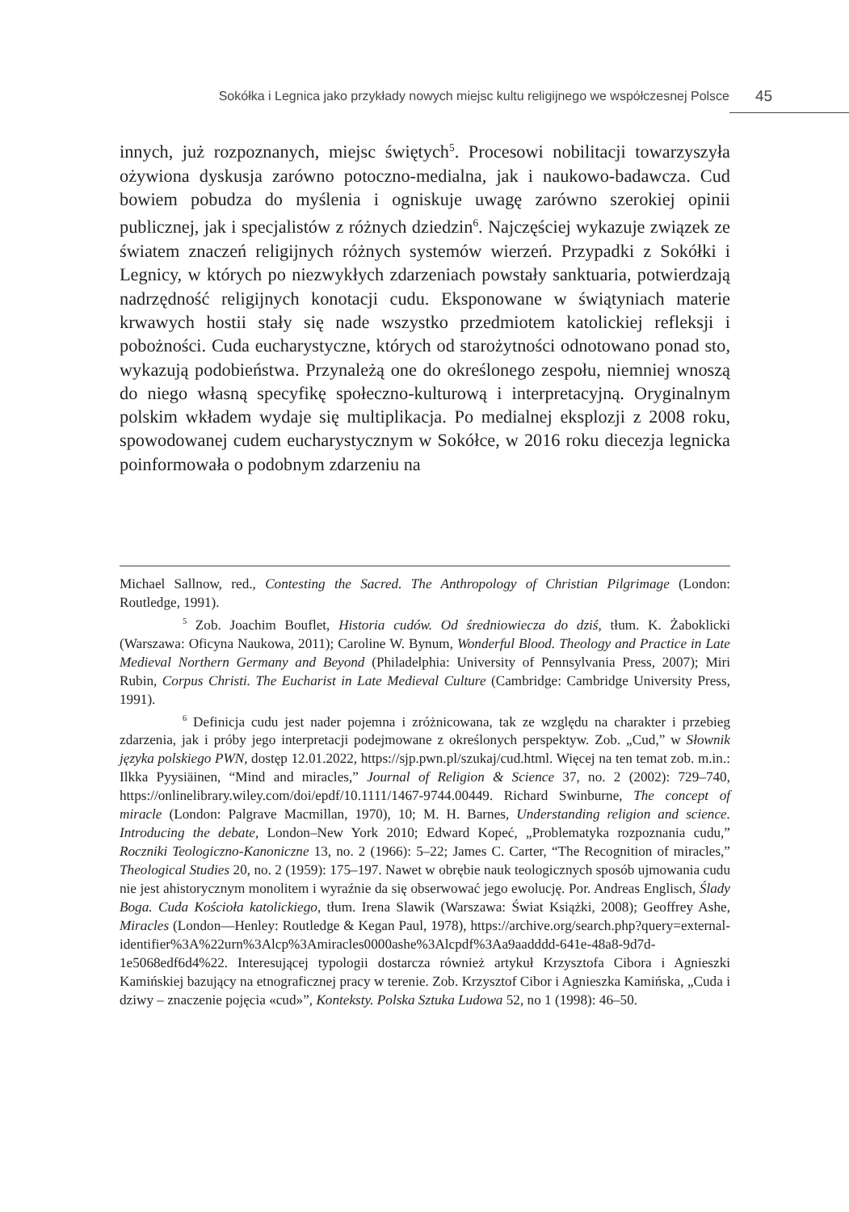Sokółka i Legnica jako przykłady nowych miejsc kultu religijnego we współczesnej Polsce 45
innych, już rozpoznanych, miejsc świętych<sup>5</sup>. Procesowi nobilitacji towarzyszyła ożywiona dyskusja zarówno potoczno-medialna, jak i naukowo-badawcza. Cud bowiem pobudza do myślenia i ogniskuje uwagę zarówno szerokiej opinii publicznej, jak i specjalistów z różnych dziedzin<sup>6</sup>. Najczęściej wykazuje związek ze światem znaczeń religijnych różnych systemów wierzeń. Przypadki z Sokółki i Legnicy, w których po niezwykłych zdarzeniach powstały sanktuaria, potwierdzają nadrzędność religijnych konotacji cudu. Eksponowane w świątyniach materie krwawych hostii stały się nade wszystko przedmiotem katolickiej refleksji i pobożności. Cuda eucharystyczne, których od starożytności odnotowano ponad sto, wykazują podobieństwa. Przynależą one do określonego zespołu, niemniej wnoszą do niego własną specyfikę społeczno-kulturową i interpretacyjną. Oryginalnym polskim wkładem wydaje się multiplikacja. Po medialnej eksplozji z 2008 roku, spowodowanej cudem eucharystycznym w Sokółce, w 2016 roku diecezja legnicka poinformowała o podobnym zdarzeniu na
Michael Sallnow, red., Contesting the Sacred. The Anthropology of Christian Pilgrimage (London: Routledge, 1991).
<sup>5</sup> Zob. Joachim Bouflet, Historia cudów. Od średniowiecza do dziś, tłum. K. Żaboklicki (Warszawa: Oficyna Naukowa, 2011); Caroline W. Bynum, Wonderful Blood. Theology and Practice in Late Medieval Northern Germany and Beyond (Philadelphia: University of Pennsylvania Press, 2007); Miri Rubin, Corpus Christi. The Eucharist in Late Medieval Culture (Cambridge: Cambridge University Press, 1991).
<sup>6</sup> Definicja cudu jest nader pojemna i zróżnicowana, tak ze względu na charakter i przebieg zdarzenia, jak i próby jego interpretacji podejmowane z określonych perspektyw. Zob. „Cud,” w Słownik języka polskiego PWN, dostęp 12.01.2022, https://sjp.pwn.pl/szukaj/cud.html. Więcej na ten temat zob. m.in.: Ilkka Pyysiäinen, “Mind and miracles,” Journal of Religion & Science 37, no. 2 (2002): 729–740, https://onlinelibrary.wiley.com/doi/epdf/10.1111/1467-9744.00449. Richard Swinburne, The concept of miracle (London: Palgrave Macmillan, 1970), 10; M. H. Barnes, Understanding religion and science. Introducing the debate, London–New York 2010; Edward Kopeć, „Problematyka rozpoznania cudu,” Roczniki Teologiczno-Kanoniczne 13, no. 2 (1966): 5–22; James C. Carter, “The Recognition of miracles,” Theological Studies 20, no. 2 (1959): 175–197. Nawet w obrębie nauk teologicznych sposób ujmowania cudu nie jest ahistorycznym monolitem i wyraźnie da się obserwować jego ewolucję. Por. Andreas Englisch, Ślady Boga. Cuda Kościoła katolickiego, tłum. Irena Slawik (Warszawa: Świat Książki, 2008); Geoffrey Ashe, Miracles (London––Henley: Routledge & Kegan Paul, 1978), https://archive.org/search.php?query=external-identifier%3A%22urn%3Alcp%3Amiracles0000ashe%3Alcpdf%3Aa9aadddd-641e-48a8-9d7d-1e5068edf6d4%22. Interesującej typologii dostarcza również artykuł Krzysztofa Cibora i Agnieszki Kamińskiej bazujący na etnograficznej pracy w terenie. Zob. Krzysztof Cibor i Agnieszka Kamińska, „Cuda i dziwy – znaczenie pojęcia «cud»”, Konteksty. Polska Sztuka Ludowa 52, no 1 (1998): 46–50.